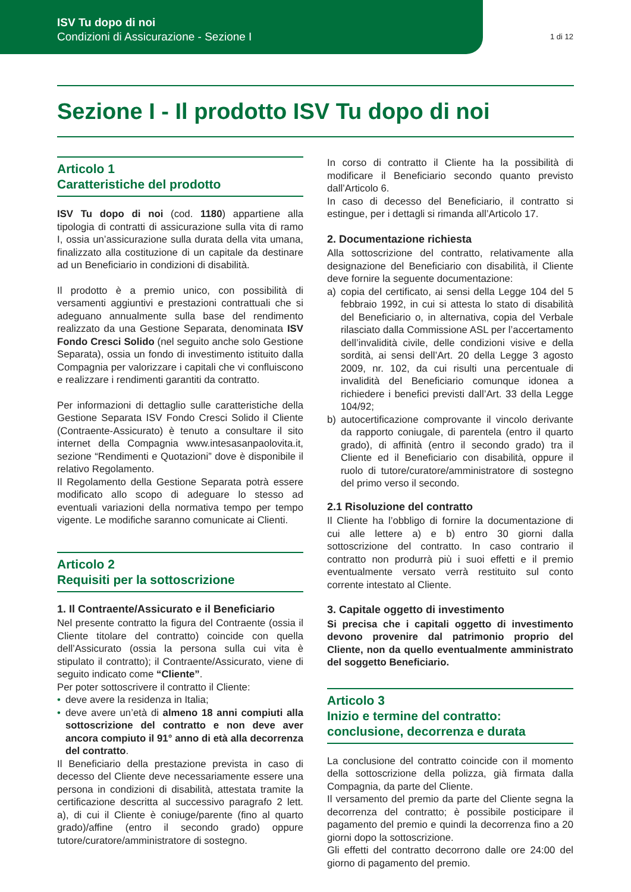ISV Tu dopo di noi
Condizioni di Assicurazione - Sezione I
1 di 12
Sezione I - Il prodotto ISV Tu dopo di noi
Articolo 1
Caratteristiche del prodotto
ISV Tu dopo di noi (cod. 1180) appartiene alla tipologia di contratti di assicurazione sulla vita di ramo I, ossia un’assicurazione sulla durata della vita umana, finalizzato alla costituzione di un capitale da destinare ad un Beneficiario in condizioni di disabilità.
Il prodotto è a premio unico, con possibilità di versamenti aggiuntivi e prestazioni contrattuali che si adeguano annualmente sulla base del rendimento realizzato da una Gestione Separata, denominata ISV Fondo Cresci Solido (nel seguito anche solo Gestione Separata), ossia un fondo di investimento istituito dalla Compagnia per valorizzare i capitali che vi confluiscono e realizzare i rendimenti garantiti da contratto.
Per informazioni di dettaglio sulle caratteristiche della Gestione Separata ISV Fondo Cresci Solido il Cliente (Contraente-Assicurato) è tenuto a consultare il sito internet della Compagnia www.intesasanpaolovita.it, sezione “Rendimenti e Quotazioni” dove è disponibile il relativo Regolamento.
Il Regolamento della Gestione Separata potrà essere modificato allo scopo di adeguare lo stesso ad eventuali variazioni della normativa tempo per tempo vigente. Le modifiche saranno comunicate ai Clienti.
Articolo 2
Requisiti per la sottoscrizione
1. Il Contraente/Assicurato e il Beneficiario
Nel presente contratto la figura del Contraente (ossia il Cliente titolare del contratto) coincide con quella dell’Assicurato (ossia la persona sulla cui vita è stipulato il contratto); il Contraente/Assicurato, viene di seguito indicato come “Cliente”.
Per poter sottoscrivere il contratto il Cliente:
• deve avere la residenza in Italia;
• deve avere un’età di almeno 18 anni compiuti alla sottoscrizione del contratto e non deve aver ancora compiuto il 91° anno di età alla decorrenza del contratto.
Il Beneficiario della prestazione prevista in caso di decesso del Cliente deve necessariamente essere una persona in condizioni di disabilità, attestata tramite la certificazione descritta al successivo paragrafo 2 lett. a), di cui il Cliente è coniuge/parente (fino al quarto grado)/affine (entro il secondo grado) oppure tutore/curatore/amministratore di sostegno.
In corso di contratto il Cliente ha la possibilità di modificare il Beneficiario secondo quanto previsto dall’Articolo 6.
In caso di decesso del Beneficiario, il contratto si estingue, per i dettagli si rimanda all’Articolo 17.
2. Documentazione richiesta
Alla sottoscrizione del contratto, relativamente alla designazione del Beneficiario con disabilità, il Cliente deve fornire la seguente documentazione:
a) copia del certificato, ai sensi della Legge 104 del 5 febbraio 1992, in cui si attesta lo stato di disabilità del Beneficiario o, in alternativa, copia del Verbale rilasciato dalla Commissione ASL per l’accertamento dell’invalidità civile, delle condizioni visive e della sordità, ai sensi dell’Art. 20 della Legge 3 agosto 2009, nr. 102, da cui risulti una percentuale di invalidità del Beneficiario comunque idonea a richiedere i benefici previsti dall’Art. 33 della Legge 104/92;
b) autocertificazione comprovante il vincolo derivante da rapporto coniugale, di parentela (entro il quarto grado), di affinità (entro il secondo grado) tra il Cliente ed il Beneficiario con disabilità, oppure il ruolo di tutore/curatore/amministratore di sostegno del primo verso il secondo.
2.1 Risoluzione del contratto
Il Cliente ha l’obbligo di fornire la documentazione di cui alle lettere a) e b) entro 30 giorni dalla sottoscrizione del contratto. In caso contrario il contratto non produrrà più i suoi effetti e il premio eventualmente versato verrà restituito sul conto corrente intestato al Cliente.
3. Capitale oggetto di investimento
Si precisa che i capitali oggetto di investimento devono provenire dal patrimonio proprio del Cliente, non da quello eventualmente amministrato del soggetto Beneficiario.
Articolo 3
Inizio e termine del contratto:
conclusione, decorrenza e durata
La conclusione del contratto coincide con il momento della sottoscrizione della polizza, già firmata dalla Compagnia, da parte del Cliente.
Il versamento del premio da parte del Cliente segna la decorrenza del contratto; è possibile posticipare il pagamento del premio e quindi la decorrenza fino a 20 giorni dopo la sottoscrizione.
Gli effetti del contratto decorrono dalle ore 24:00 del giorno di pagamento del premio.